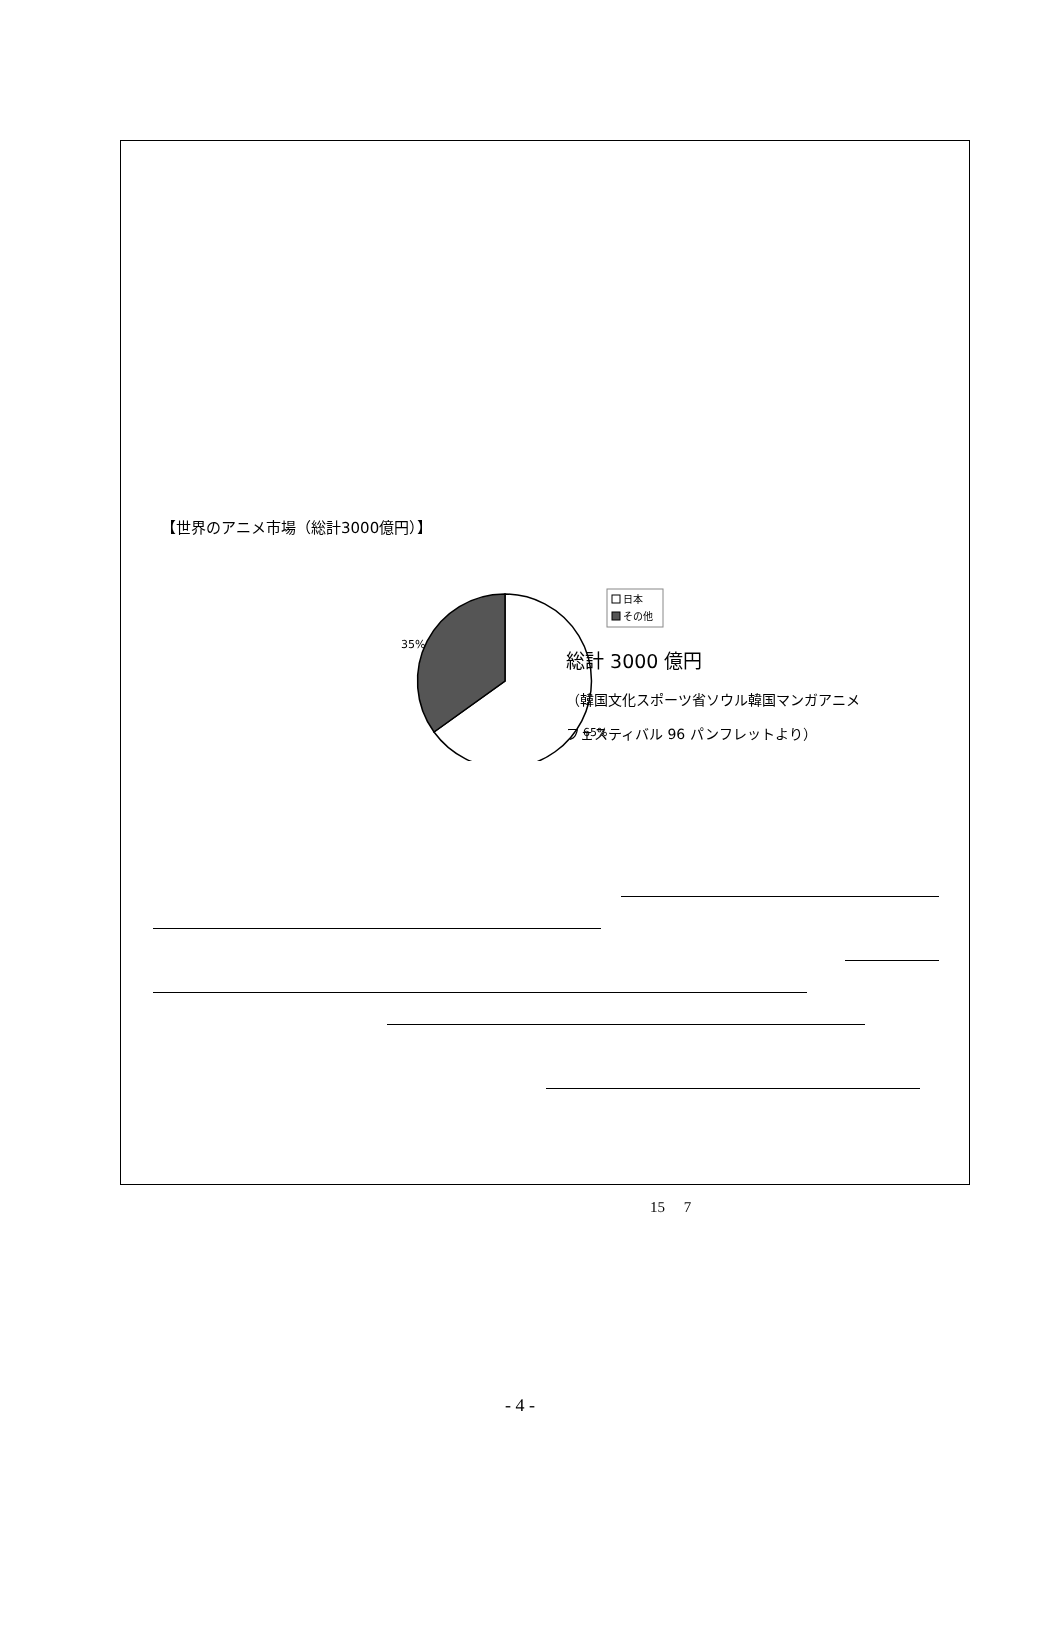【世界のアニメ市場（総計3000億円）】
35%
65%
日本
その他
総計 3000 億円
（韓国文化スポーツ省ソウル韓国マンガアニメ
フェスティバル 96 パンフレットより）
15　 7
- 4 -